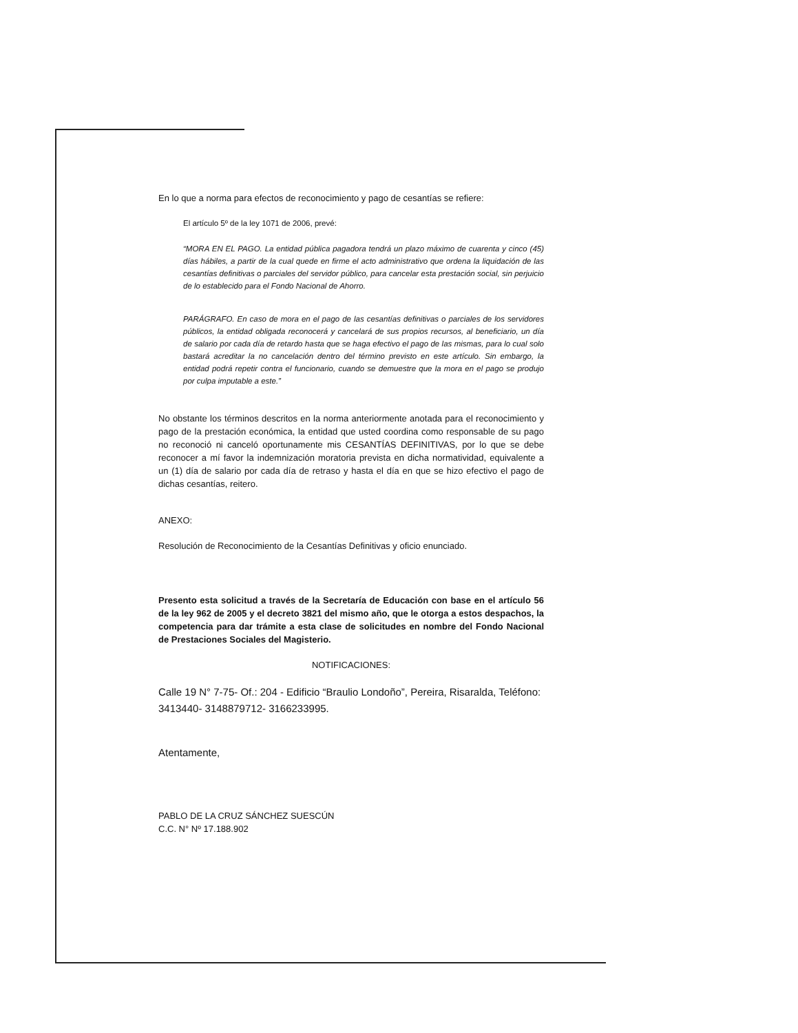En lo que a norma para efectos de reconocimiento y pago de cesantías se refiere:
El artículo 5º de la ley 1071 de 2006, prevé:
“MORA EN EL PAGO. La entidad pública pagadora tendrá un plazo máximo de cuarenta y cinco (45) días hábiles, a partir de la cual quede en firme el acto administrativo que ordena la liquidación de las cesantías definitivas o parciales del servidor público, para cancelar esta prestación social, sin perjuicio de lo establecido para el Fondo Nacional de Ahorro.
PARÁGRAFO. En caso de mora en el pago de las cesantías definitivas o parciales de los servidores públicos, la entidad obligada reconocerá y cancelará de sus propios recursos, al beneficiario, un día de salario por cada día de retardo hasta que se haga efectivo el pago de las mismas, para lo cual solo bastará acreditar la no cancelación dentro del término previsto en este artículo. Sin embargo, la entidad podrá repetir contra el funcionario, cuando se demuestre que la mora en el pago se produjo por culpa imputable a este.”
No obstante los términos descritos en la norma anteriormente anotada para el reconocimiento y pago de la prestación económica, la entidad que usted coordina como responsable de su pago no reconoció ni canceló oportunamente mis CESANTÍAS DEFINITIVAS, por lo que se debe reconocer a mí favor la indemnización moratoria prevista en dicha normatividad, equivalente a un (1) día de salario por cada día de retraso y hasta el día en que se hizo efectivo el pago de dichas cesantías, reitero.
ANEXO:
Resolución de Reconocimiento de la Cesantías Definitivas y oficio enunciado.
Presento esta solicitud a través de la Secretaría de Educación con base en el artículo 56 de la ley 962 de 2005 y el decreto 3821 del mismo año, que le otorga a estos despachos, la competencia para dar trámite a esta clase de solicitudes en nombre del Fondo Nacional de Prestaciones Sociales del Magisterio.
NOTIFICACIONES:
Calle 19 N° 7-75- Of.: 204 - Edificio “Braulio Londoño”, Pereira, Risaralda, Teléfono: 3413440- 3148879712- 3166233995.
Atentamente,
PABLO DE LA CRUZ SÁNCHEZ SUESCÚN
C.C. N° Nº 17.188.902